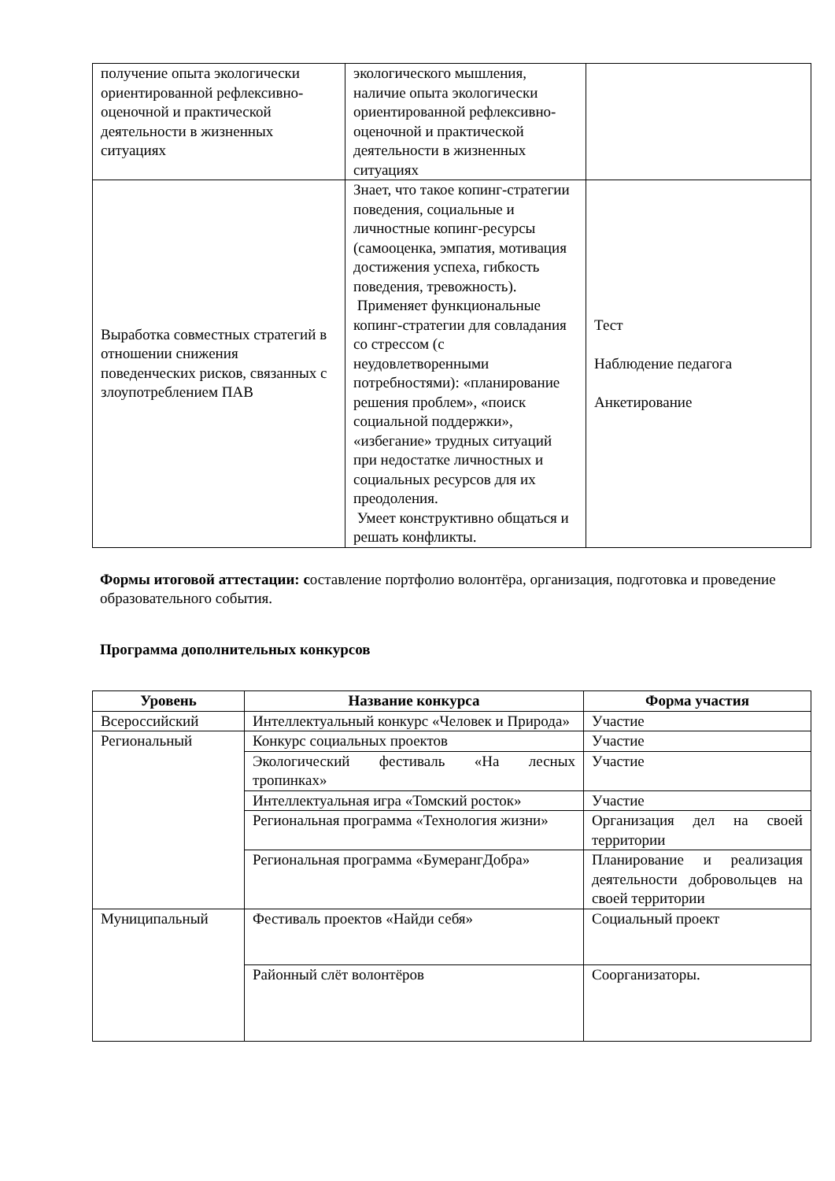| получение опыта экологически ориентированной рефлексивно-оценочной и практической деятельности в жизненных ситуациях | экологического мышления, наличие опыта экологически ориентированной рефлексивно-оценочной и практической деятельности в жизненных ситуациях | |
| Выработка совместных стратегий в отношении снижения поведенческих рисков, связанных с злоупотреблением ПАВ | Знает, что такое копинг-стратегии поведения, социальные и личностные копинг-ресурсы (самооценка, эмпатия, мотивация достижения успеха, гибкость поведения, тревожность). Применяет функциональные копинг-стратегии для совладания со стрессом (с неудовлетворенными потребностями): «планирование решения проблем», «поиск социальной поддержки», «избегание» трудных ситуаций при недостатке личностных и социальных ресурсов для их преодоления. Умеет конструктивно общаться и решать конфликты. | Тест Наблюдение педагога Анкетирование |
Формы итоговой аттестации: составление портфолио волонтёра, организация, подготовка и проведение образовательного события.
Программа дополнительных конкурсов
| Уровень | Название конкурса | Форма участия |
| --- | --- | --- |
| Всероссийский | Интеллектуальный конкурс «Человек и Природа» | Участие |
| Региональный | Конкурс социальных проектов | Участие |
| | Экологический фестиваль «На лесных тропинках» | Участие |
| | Интеллектуальная игра «Томский росток» | Участие |
| | Региональная программа «Технология жизни» | Организация дел на своей территории |
| | Региональная программа «БумерангДобра» | Планирование и реализация деятельности добровольцев на своей территории |
| Муниципальный | Фестиваль проектов «Найди себя» | Социальный проект |
| | Районный слёт волонтёров | Соорганизаторы. |